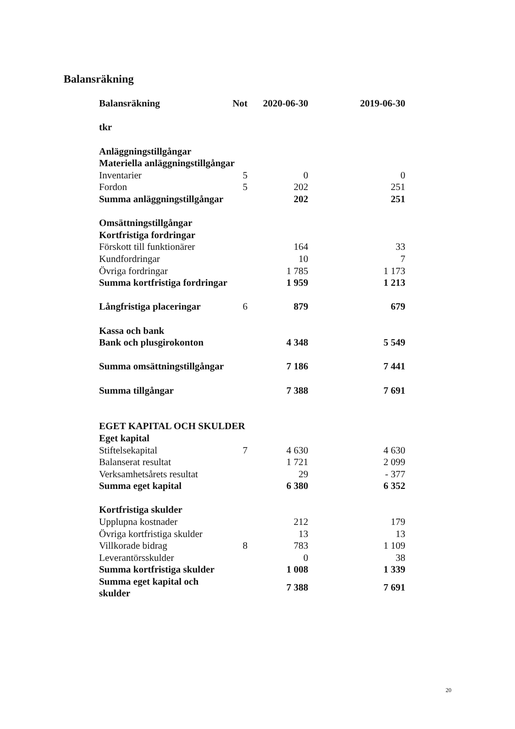Balansräkning
| Balansräkning | Not | 2020-06-30 | 2019-06-30 |
| tkr | | | |
| Anläggningstillgångar | | | |
| Materiella anläggningstillgångar | | | |
| Inventarier | 5 | 0 | 0 |
| Fordon | 5 | 202 | 251 |
| Summa anläggningstillgångar | | 202 | 251 |
| Omsättningstillgångar | | | |
| Kortfristiga fordringar | | | |
| Förskott till funktionärer | | 164 | 33 |
| Kundfordringar | | 10 | 7 |
| Övriga fordringar | | 1 785 | 1 173 |
| Summa kortfristiga fordringar | | 1 959 | 1 213 |
| Långfristiga placeringar | 6 | 879 | 679 |
| Kassa och bank | | | |
| Bank och plusgirokonton | | 4 348 | 5 549 |
| Summa omsättningstillgångar | | 7 186 | 7 441 |
| Summa tillgångar | | 7 388 | 7 691 |
| EGET KAPITAL OCH SKULDER | | | |
| Eget kapital | | | |
| Stiftelsekapital | 7 | 4 630 | 4 630 |
| Balanserat resultat | | 1 721 | 2 099 |
| Verksamhetsårets resultat | | 29 | - 377 |
| Summa eget kapital | | 6 380 | 6 352 |
| Kortfristiga skulder | | | |
| Upplupna kostnader | | 212 | 179 |
| Övriga kortfristiga skulder | | 13 | 13 |
| Villkorade bidrag | 8 | 783 | 1 109 |
| Leverantörsskulder | | 0 | 38 |
| Summa kortfristiga skulder | | 1 008 | 1 339 |
| Summa eget kapital och skulder | | 7 388 | 7 691 |
20